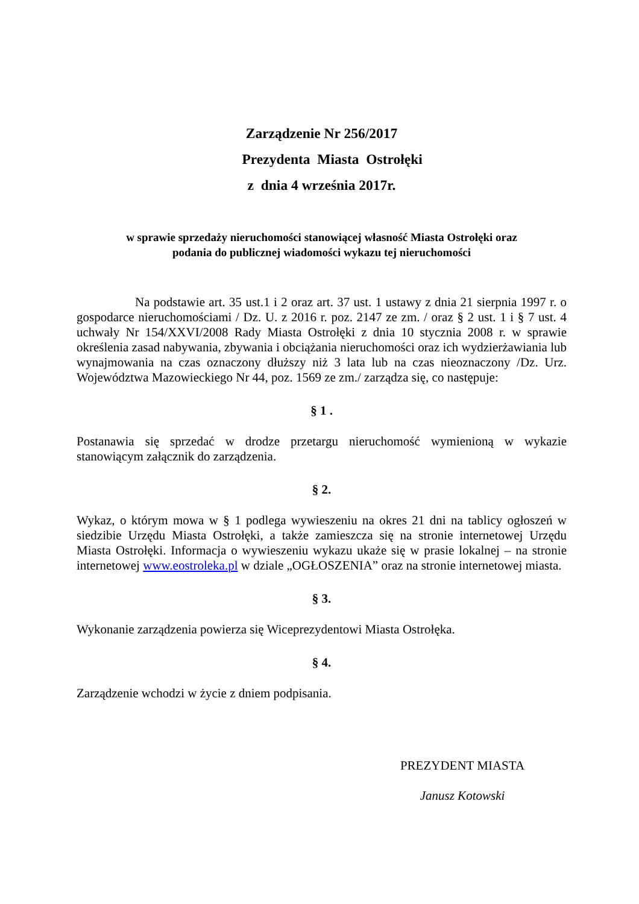Zarządzenie Nr 256/2017
Prezydenta Miasta Ostrołęki
z dnia 4 września 2017r.
w sprawie sprzedaży nieruchomości stanowiącej własność Miasta Ostrołęki oraz
podania do publicznej wiadomości wykazu tej nieruchomości
Na podstawie art. 35 ust.1 i 2 oraz art. 37 ust. 1 ustawy z dnia 21 sierpnia 1997 r. o gospodarce nieruchomościami / Dz. U. z 2016 r. poz. 2147 ze zm. / oraz § 2 ust. 1 i § 7 ust. 4 uchwały Nr 154/XXVI/2008 Rady Miasta Ostrołęki z dnia 10 stycznia 2008 r. w sprawie określenia zasad nabywania, zbywania i obciążania nieruchomości oraz ich wydzierżawiania lub wynajmowania na czas oznaczony dłuższy niż 3 lata lub na czas nieoznaczony /Dz. Urz. Województwa Mazowieckiego Nr 44, poz. 1569 ze zm./ zarządza się, co następuje:
§ 1 .
Postanawia się sprzedać w drodze przetargu nieruchomość wymienioną w wykazie stanowiącym załącznik do zarządzenia.
§ 2.
Wykaz, o którym mowa w § 1 podlega wywieszeniu na okres 21 dni na tablicy ogłoszeń w siedzibie Urzędu Miasta Ostrołęki, a także zamieszcza się na stronie internetowej Urzędu Miasta Ostrołęki. Informacja o wywieszeniu wykazu ukaże się w prasie lokalnej – na stronie internetowej www.eostroleka.pl w dziale „OGŁOSZENIA” oraz na stronie internetowej miasta.
§ 3.
Wykonanie zarządzenia powierza się Wiceprezydentowi Miasta Ostrołęka.
§ 4.
Zarządzenie wchodzi w życie z dniem podpisania.
PREZYDENT MIASTA
Janusz Kotowski